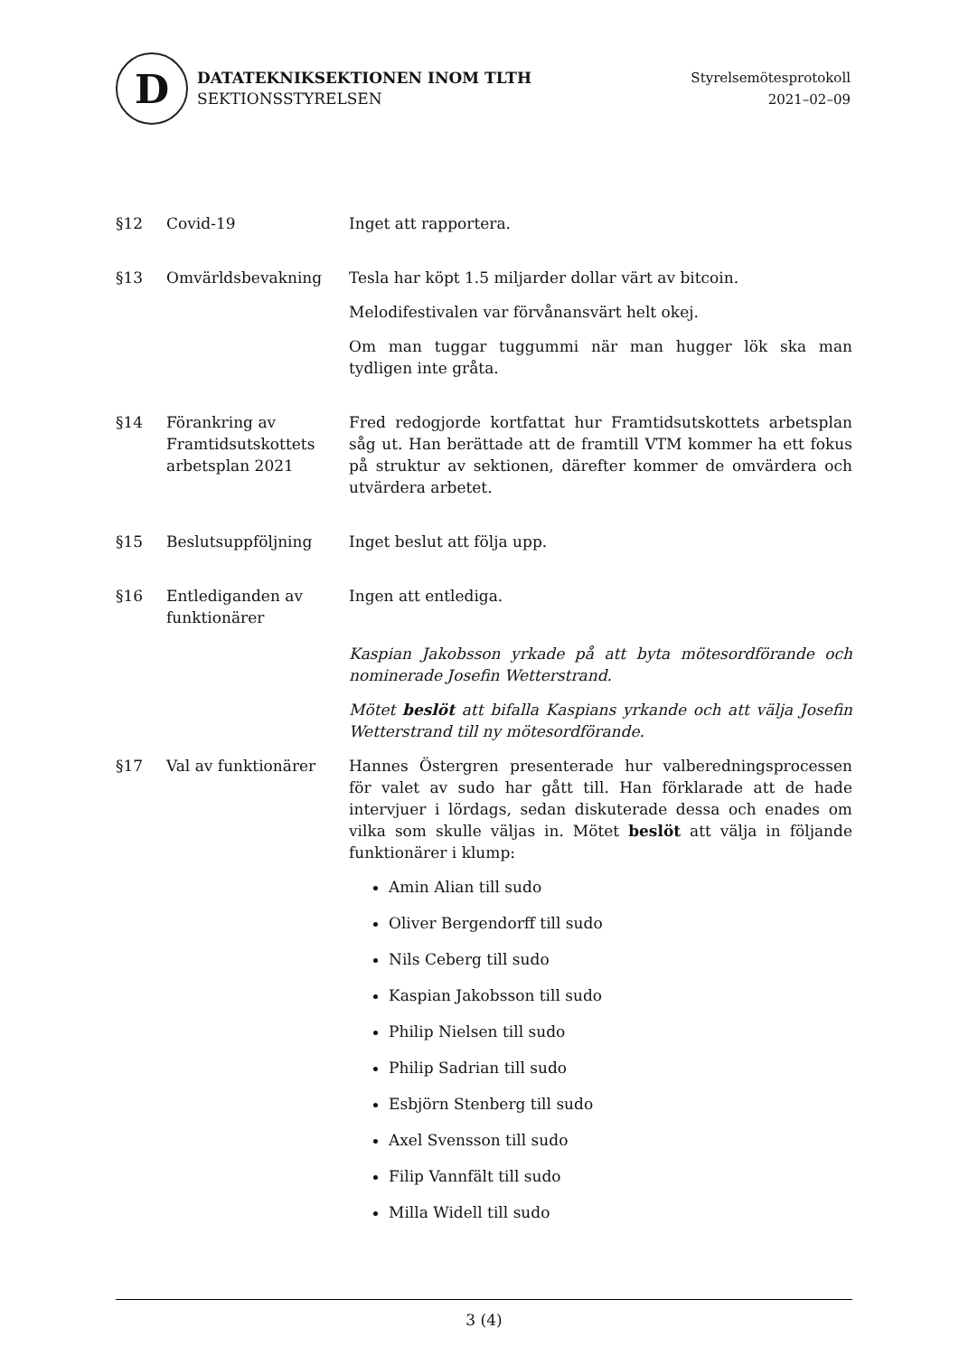D
DATATEKNIKSEKTIONEN INOM TLTH
SEKTIONSSTYRELSEN
Styrelsemötesprotokoll
2021–02–09
§12 Covid-19 Inget att rapportera.
§13 Omvärldsbevakning Tesla har köpt 1.5 miljarder dollar värt av bitcoin.
Melodifestivalen var förvånansvärt helt okej.
Om man tuggar tuggummi när man hugger lök ska man tydligen inte gråta.
§14 Förankring av Framtidsutskottets arbetsplan 2021
Fred redogjorde kortfattat hur Framtidsutskottets arbetsplan såg ut. Han berättade att de framtill VTM kommer ha ett fokus på struktur av sektionen, därefter kommer de omvärdera och utvärdera arbetet.
§15 Beslutsuppföljning Inget beslut att följa upp.
§16 Entlediganden av funktionärer
Ingen att entlediga.
Kaspian Jakobsson yrkade på att byta mötesordförande och nominerade Josefin Wetterstrand.
Mötet beslöt att bifalla Kaspians yrkande och att välja Josefin Wetterstrand till ny mötesordförande.
§17 Val av funktionärer Hannes Östergren presenterade hur valberedningsprocessen för valet av sudo har gått till. Han förklarade att de hade intervjuer i lördags, sedan diskuterade dessa och enades om vilka som skulle väljas in. Mötet beslöt att välja in följande funktionärer i klump:
Amin Alian till sudo
Oliver Bergendorff till sudo
Nils Ceberg till sudo
Kaspian Jakobsson till sudo
Philip Nielsen till sudo
Philip Sadrian till sudo
Esbjörn Stenberg till sudo
Axel Svensson till sudo
Filip Vannfält till sudo
Milla Widell till sudo
3 (4)